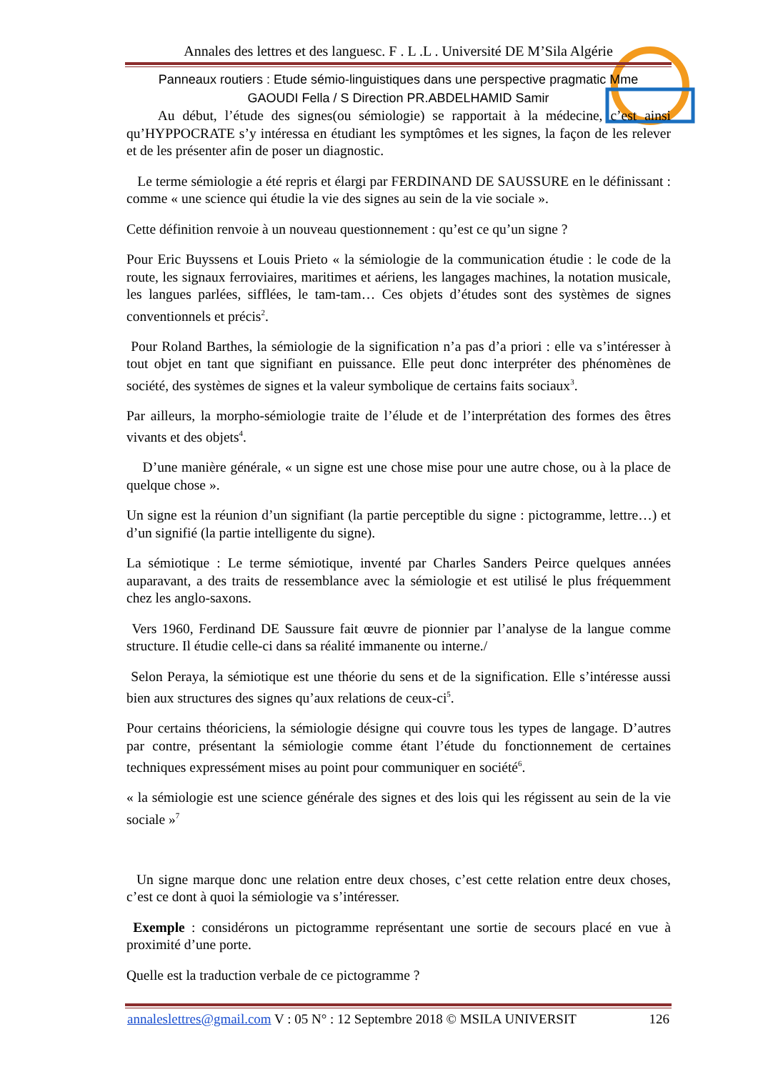Annales des lettres et des languesc. F . L .L . Université DE M’Sila Algérie
Panneaux routiers : Etude sémio-linguistiques dans une perspective pragmatic Mme
GAOUDI Fella / S Direction PR.ABDELHAMID Samir
Au début, l’étude des signes(ou sémiologie) se rapportait à la médecine, c’est ainsi qu’HYPPOCRATE s’y intéressa en étudiant les symptômes et les signes, la façon de les relever et de les présenter afin de poser un diagnostic.
Le terme sémiologie a été repris et élargi par FERDINAND DE SAUSSURE en le définissant : comme « une science qui étudie la vie des signes au sein de la vie sociale ».
Cette définition renvoie à un nouveau questionnement : qu’est ce qu’un signe ?
Pour Eric Buyssens et Louis Prieto « la sémiologie de la communication étudie : le code de la route, les signaux ferroviaires, maritimes et aériens, les langages machines, la notation musicale, les langues parlées, sifflées, le tam-tam… Ces objets d’études sont des systèmes de signes conventionnels et précis<sup>2</sup>.
Pour Roland Barthes, la sémiologie de la signification n’a pas d’a priori : elle va s’intéresser à tout objet en tant que signifiant en puissance. Elle peut donc interpréter des phénomènes de société, des systèmes de signes et la valeur symbolique de certains faits sociaux<sup>3</sup>.
Par ailleurs, la morpho-sémiologie traite de l’élude et de l’interprétation des formes des êtres vivants et des objets<sup>4</sup>.
D’une manière générale, « un signe est une chose mise pour une autre chose, ou à la place de quelque chose ».
Un signe est la réunion d’un signifiant (la partie perceptible du signe : pictogramme, lettre…) et d’un signifié (la partie intelligente du signe).
La sémiotique : Le terme sémiotique, inventé par Charles Sanders Peirce quelques années auparavant, a des traits de ressemblance avec la sémiologie et est utilisé le plus fréquemment chez les anglo-saxons.
Vers 1960, Ferdinand DE Saussure fait œuvre de pionnier par l’analyse de la langue comme structure. Il étudie celle-ci dans sa réalité immanente ou interne./
Selon Peraya, la sémiotique est une théorie du sens et de la signification. Elle s’intéresse aussi bien aux structures des signes qu’aux relations de ceux-ci<sup>5</sup>.
Pour certains théoriciens, la sémiologie désigne qui couvre tous les types de langage. D’autres par contre, présentant la sémiologie comme étant l’étude du fonctionnement de certaines techniques expressément mises au point pour communiquer en société<sup>6</sup>.
« la sémiologie est une science générale des signes et des lois qui les régissent au sein de la vie sociale »<sup>7</sup>
Un signe marque donc une relation entre deux choses, c’est cette relation entre deux choses, c’est ce dont à quoi la sémiologie va s’intéresser.
Exemple : considérons un pictogramme représentant une sortie de secours placé en vue à proximité d’une porte.
Quelle est la traduction verbale de ce pictogramme ?
annaleslettres@gmail.com V : 05 N° : 12 Septembre 2018 © MSILA UNIVERSIT 126